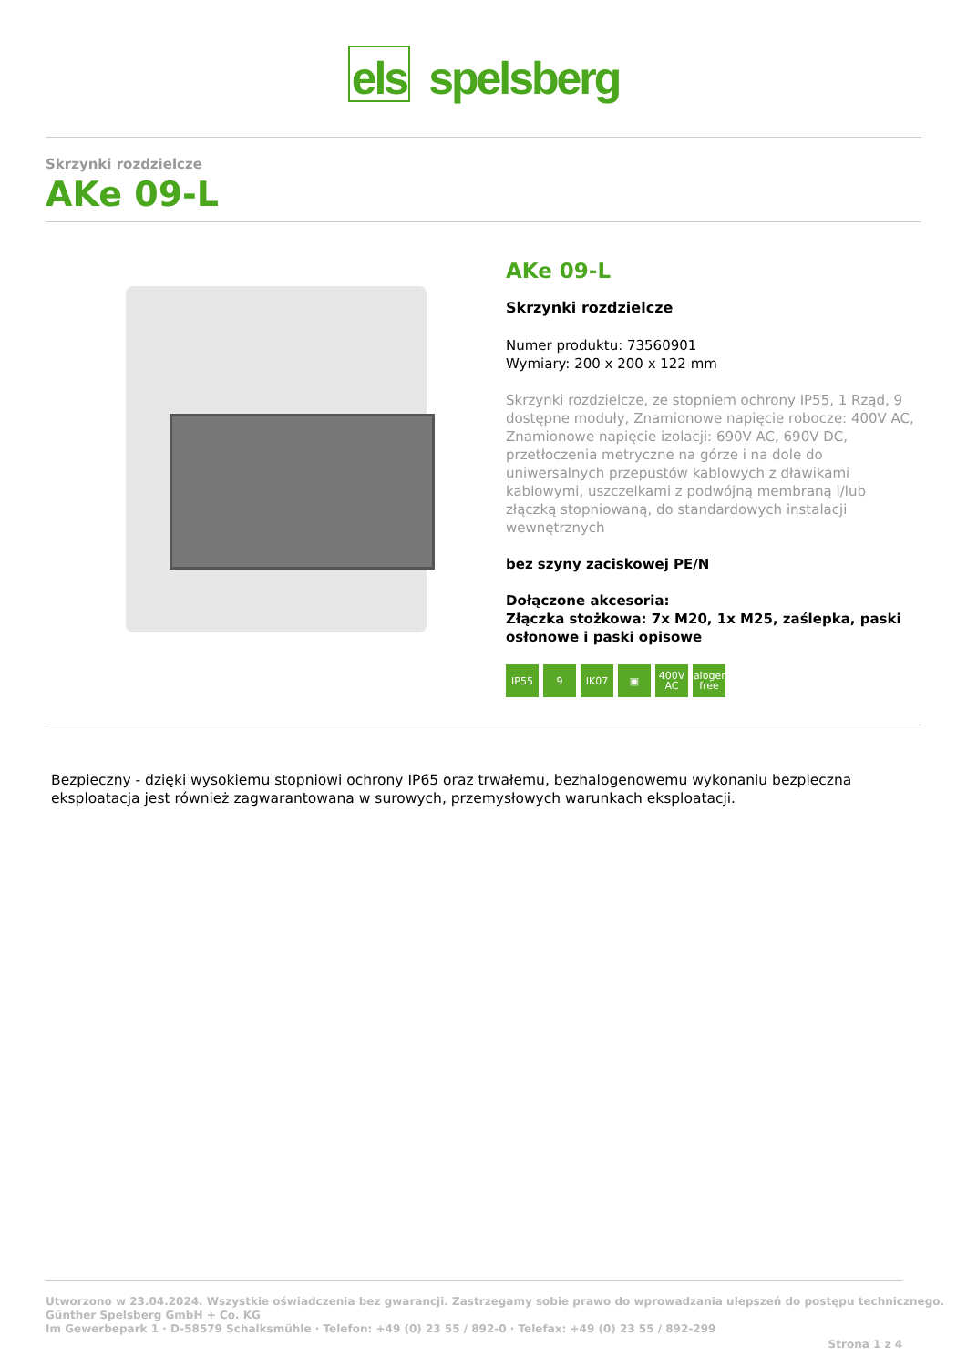els spelsberg
Skrzynki rozdzielcze
AKe 09-L
AKe 09-L
Skrzynki rozdzielcze
Numer produktu: 73560901
Wymiary: 200 x 200 x 122 mm
Skrzynki rozdzielcze, ze stopniem ochrony IP55, 1 Rząd, 9 dostępne moduły, Znamionowe napięcie robocze: 400V AC, Znamionowe napięcie izolacji: 690V AC, 690V DC, przetłoczenia metryczne na górze i na dole do uniwersalnych przepustów kablowych z dławikami kablowymi, uszczelkami z podwójną membraną i/lub złączką stopniowaną, do standardowych instalacji wewnętrznych
bez szyny zaciskowej PE/N
Dołączone akcesoria:
Złączka stożkowa: 7x M20, 1x M25, zaślepka, paski osłonowe i paski opisowe
IP55 9 IK07 ▣ 400V AC halogen-free
Bezpieczny - dzięki wysokiemu stopniowi ochrony IP65 oraz trwałemu, bezhalogenowemu wykonaniu bezpieczna eksploatacja jest również zagwarantowana w surowych, przemysłowych warunkach eksploatacji.
Utworzono w 23.04.2024. Wszystkie oświadczenia bez gwarancji. Zastrzegamy sobie prawo do wprowadzania ulepszeń do postępu technicznego.
Günther Spelsberg GmbH + Co. KG
Im Gewerbepark 1 · D-58579 Schalksmühle · Telefon: +49 (0) 23 55 / 892-0 · Telefax: +49 (0) 23 55 / 892-299
Strona 1 z 4